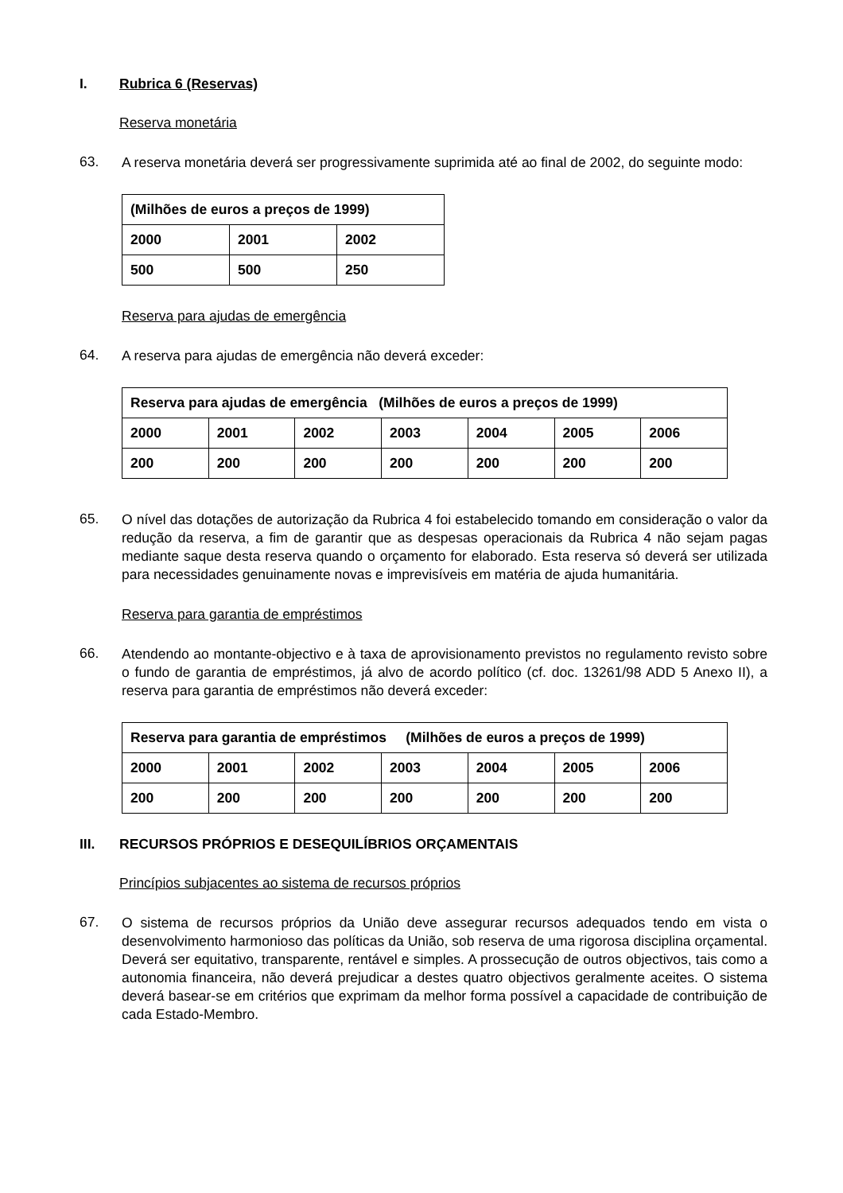I. Rubrica 6 (Reservas)
Reserva monetária
63. A reserva monetária deverá ser progressivamente suprimida até ao final de 2002, do seguinte modo:
| (Milhões de euros a preços de 1999) | | |
| 2000 | 2001 | 2002 |
| 500 | 500 | 250 |
Reserva para ajudas de emergência
64. A reserva para ajudas de emergência não deverá exceder:
| Reserva para ajudas de emergência (Milhões de euros a preços de 1999) | | | | | | |
| 2000 | 2001 | 2002 | 2003 | 2004 | 2005 | 2006 |
| 200 | 200 | 200 | 200 | 200 | 200 | 200 |
65. O nível das dotações de autorização da Rubrica 4 foi estabelecido tomando em consideração o valor da redução da reserva, a fim de garantir que as despesas operacionais da Rubrica 4 não sejam pagas mediante saque desta reserva quando o orçamento for elaborado. Esta reserva só deverá ser utilizada para necessidades genuinamente novas e imprevisíveis em matéria de ajuda humanitária.
Reserva para garantia de empréstimos
66. Atendendo ao montante-objectivo e à taxa de aprovisionamento previstos no regulamento revisto sobre o fundo de garantia de empréstimos, já alvo de acordo político (cf. doc. 13261/98 ADD 5 Anexo II), a reserva para garantia de empréstimos não deverá exceder:
| Reserva para garantia de empréstimos (Milhões de euros a preços de 1999) | | | | | | |
| 2000 | 2001 | 2002 | 2003 | 2004 | 2005 | 2006 |
| 200 | 200 | 200 | 200 | 200 | 200 | 200 |
III. RECURSOS PRÓPRIOS E DESEQUILÍBRIOS ORÇAMENTAIS
Princípios subjacentes ao sistema de recursos próprios
67. O sistema de recursos próprios da União deve assegurar recursos adequados tendo em vista o desenvolvimento harmonioso das políticas da União, sob reserva de uma rigorosa disciplina orçamental. Deverá ser equitativo, transparente, rentável e simples. A prossecução de outros objectivos, tais como a autonomia financeira, não deverá prejudicar a destes quatro objectivos geralmente aceites. O sistema deverá basear-se em critérios que exprimam da melhor forma possível a capacidade de contribuição de cada Estado-Membro.